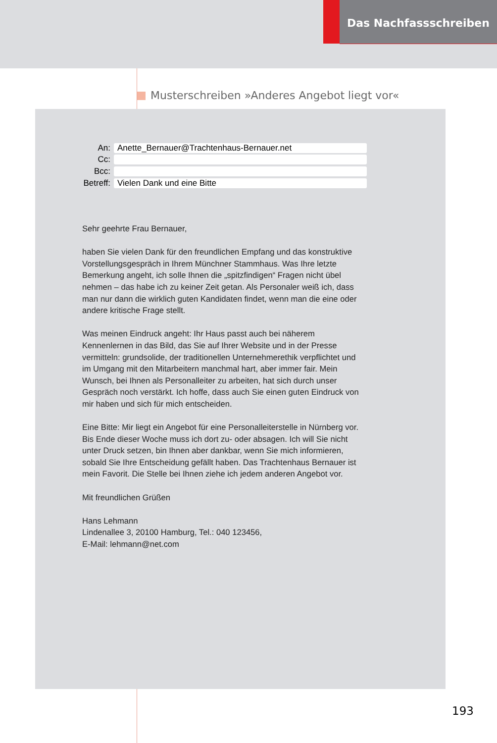Das Nachfassschreiben
Musterschreiben »Anderes Angebot liegt vor«
An: Anette_Bernauer@Trachtenhaus-Bernauer.net
Cc:
Bcc:
Betreff: Vielen Dank und eine Bitte
Sehr geehrte Frau Bernauer,
haben Sie vielen Dank für den freundlichen Empfang und das konstruktive Vorstellungsgespräch in Ihrem Münchner Stammhaus. Was Ihre letzte Bemerkung angeht, ich solle Ihnen die „spitzfindigen“ Fragen nicht übel nehmen – das habe ich zu keiner Zeit getan. Als Personaler weiß ich, dass man nur dann die wirklich guten Kandidaten findet, wenn man die eine oder andere kritische Frage stellt.
Was meinen Eindruck angeht: Ihr Haus passt auch bei näherem Kennenlernen in das Bild, das Sie auf Ihrer Website und in der Presse vermitteln: grundsolide, der traditionellen Unternehmerethik verpflichtet und im Umgang mit den Mitarbeitern manchmal hart, aber immer fair. Mein Wunsch, bei Ihnen als Personalleiter zu arbeiten, hat sich durch unser Gespräch noch verstärkt. Ich hoffe, dass auch Sie einen guten Eindruck von mir haben und sich für mich entscheiden.
Eine Bitte: Mir liegt ein Angebot für eine Personalleiterstelle in Nürnberg vor. Bis Ende dieser Woche muss ich dort zu- oder absagen. Ich will Sie nicht unter Druck setzen, bin Ihnen aber dankbar, wenn Sie mich informieren, sobald Sie Ihre Entscheidung gefällt haben. Das Trachtenhaus Bernauer ist mein Favorit. Die Stelle bei Ihnen ziehe ich jedem anderen Angebot vor.
Mit freundlichen Grüßen
Hans Lehmann
Lindenallee 3, 20100 Hamburg, Tel.: 040 123456,
E-Mail: lehmann@net.com
193